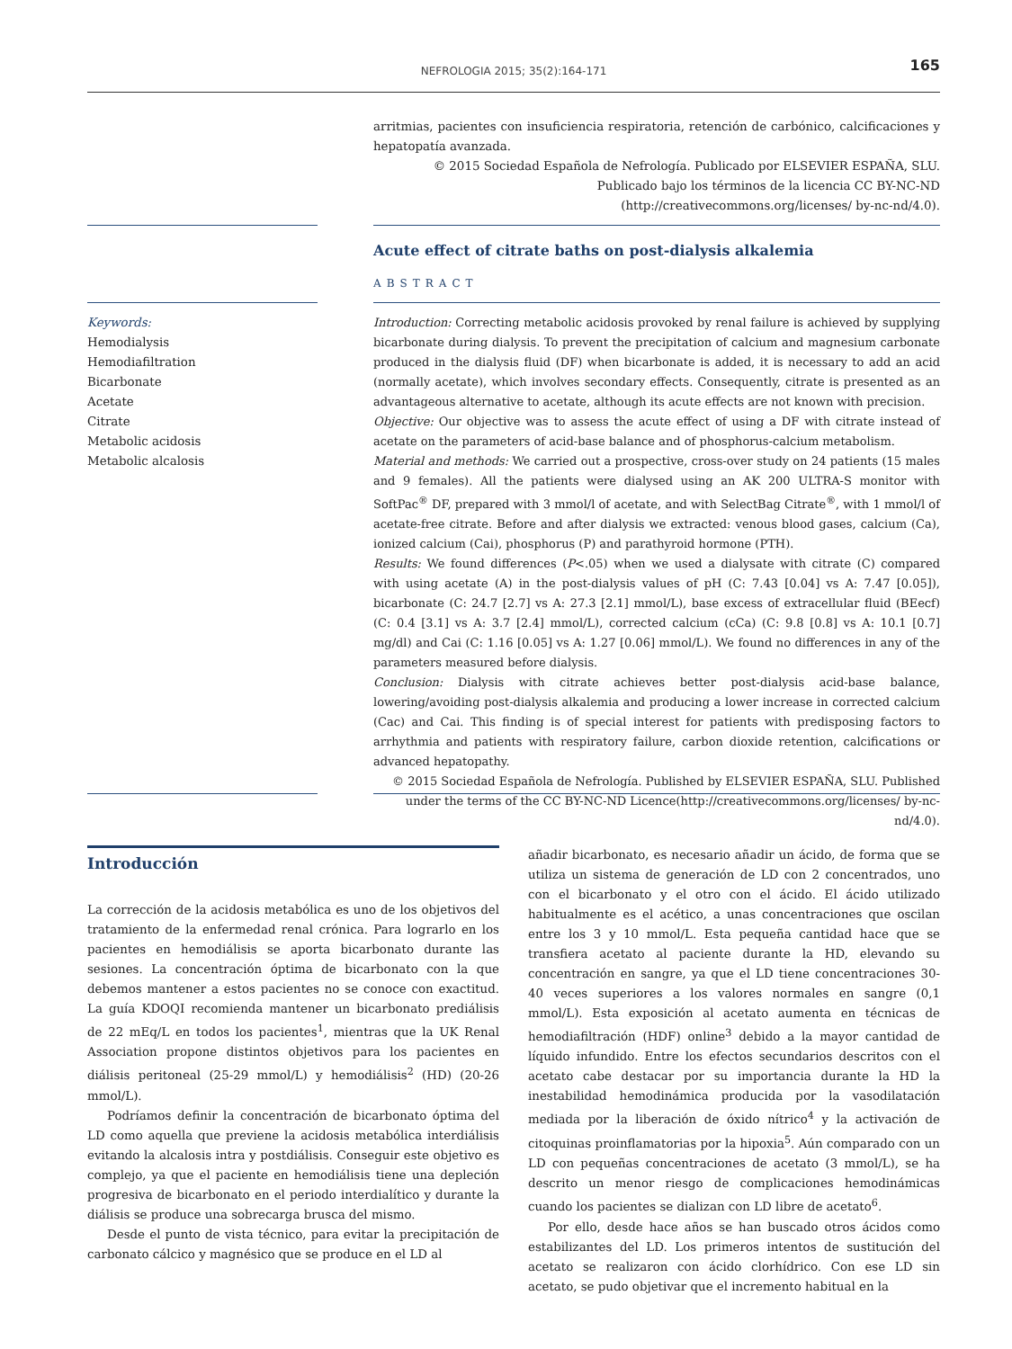NEFROLOGIA 2015; 35(2):164-171 165
arritmias, pacientes con insuficiencia respiratoria, retención de carbónico, calcificaciones y hepatopatía avanzada.
© 2015 Sociedad Española de Nefrología. Publicado por ELSEVIER ESPAÑA, SLU. Publicado bajo los términos de la licencia CC BY-NC-ND (http://creativecommons.org/licenses/ by-nc-nd/4.0).
Acute effect of citrate baths on post-dialysis alkalemia
ABSTRACT
Keywords:
Hemodialysis
Hemodiafiltration
Bicarbonate
Acetate
Citrate
Metabolic acidosis
Metabolic alcalosis
Introduction: Correcting metabolic acidosis provoked by renal failure is achieved by supplying bicarbonate during dialysis. To prevent the precipitation of calcium and magnesium carbonate produced in the dialysis fluid (DF) when bicarbonate is added, it is necessary to add an acid (normally acetate), which involves secondary effects. Consequently, citrate is presented as an advantageous alternative to acetate, although its acute effects are not known with precision.
Objective: Our objective was to assess the acute effect of using a DF with citrate instead of acetate on the parameters of acid-base balance and of phosphorus-calcium metabolism.
Material and methods: We carried out a prospective, cross-over study on 24 patients (15 males and 9 females). All the patients were dialysed using an AK 200 ULTRA-S monitor with SoftPac<sup>®</sup> DF, prepared with 3 mmol/l of acetate, and with SelectBag Citrate<sup>®</sup>, with 1 mmol/l of acetate-free citrate. Before and after dialysis we extracted: venous blood gases, calcium (Ca), ionized calcium (Cai), phosphorus (P) and parathyroid hormone (PTH).
Results: We found differences (P<.05) when we used a dialysate with citrate (C) compared with using acetate (A) in the post-dialysis values of pH (C: 7.43 [0.04] vs A: 7.47 [0.05]), bicarbonate (C: 24.7 [2.7] vs A: 27.3 [2.1] mmol/L), base excess of extracellular fluid (BEecf) (C: 0.4 [3.1] vs A: 3.7 [2.4] mmol/L), corrected calcium (cCa) (C: 9.8 [0.8] vs A: 10.1 [0.7] mg/dl) and Cai (C: 1.16 [0.05] vs A: 1.27 [0.06] mmol/L). We found no differences in any of the parameters measured before dialysis.
Conclusion: Dialysis with citrate achieves better post-dialysis acid-base balance, lowering/avoiding post-dialysis alkalemia and producing a lower increase in corrected calcium (Cac) and Cai. This finding is of special interest for patients with predisposing factors to arrhythmia and patients with respiratory failure, carbon dioxide retention, calcifications or advanced hepatopathy.
© 2015 Sociedad Española de Nefrología. Published by ELSEVIER ESPAÑA, SLU. Published under the terms of the CC BY-NC-ND Licence(http://creativecommons.org/licenses/ by-nc-nd/4.0).
Introducción
La corrección de la acidosis metabólica es uno de los objetivos del tratamiento de la enfermedad renal crónica. Para lograrlo en los pacientes en hemodiálisis se aporta bicarbonato durante las sesiones. La concentración óptima de bicarbonato con la que debemos mantener a estos pacientes no se conoce con exactitud. La guía KDOQI recomienda mantener un bicarbonato prediálisis de 22 mEq/L en todos los pacientes<sup>1</sup>, mientras que la UK Renal Association propone distintos objetivos para los pacientes en diálisis peritoneal (25-29 mmol/L) y hemodiálisis<sup>2</sup> (HD) (20-26 mmol/L).
Podríamos definir la concentración de bicarbonato óptima del LD como aquella que previene la acidosis metabólica interdiálisis evitando la alcalosis intra y postdiálisis. Conseguir este objetivo es complejo, ya que el paciente en hemodiálisis tiene una depleción progresiva de bicarbonato en el periodo interdialítico y durante la diálisis se produce una sobrecarga brusca del mismo.
Desde el punto de vista técnico, para evitar la precipitación de carbonato cálcico y magnésico que se produce en el LD al
añadir bicarbonato, es necesario añadir un ácido, de forma que se utiliza un sistema de generación de LD con 2 concentrados, uno con el bicarbonato y el otro con el ácido. El ácido utilizado habitualmente es el acético, a unas concentraciones que oscilan entre los 3 y 10 mmol/L. Esta pequeña cantidad hace que se transfiera acetato al paciente durante la HD, elevando su concentración en sangre, ya que el LD tiene concentraciones 30-40 veces superiores a los valores normales en sangre (0,1 mmol/L). Esta exposición al acetato aumenta en técnicas de hemodiafiltración (HDF) online<sup>3</sup> debido a la mayor cantidad de líquido infundido. Entre los efectos secundarios descritos con el acetato cabe destacar por su importancia durante la HD la inestabilidad hemodinámica producida por la vasodilatación mediada por la liberación de óxido nítrico<sup>4</sup> y la activación de citoquinas proinflamatorias por la hipoxia<sup>5</sup>. Aún comparado con un LD con pequeñas concentraciones de acetato (3 mmol/L), se ha descrito un menor riesgo de complicaciones hemodinámicas cuando los pacientes se dializan con LD libre de acetato<sup>6</sup>.
Por ello, desde hace años se han buscado otros ácidos como estabilizantes del LD. Los primeros intentos de sustitución del acetato se realizaron con ácido clorhídrico. Con ese LD sin acetato, se pudo objetivar que el incremento habitual en la